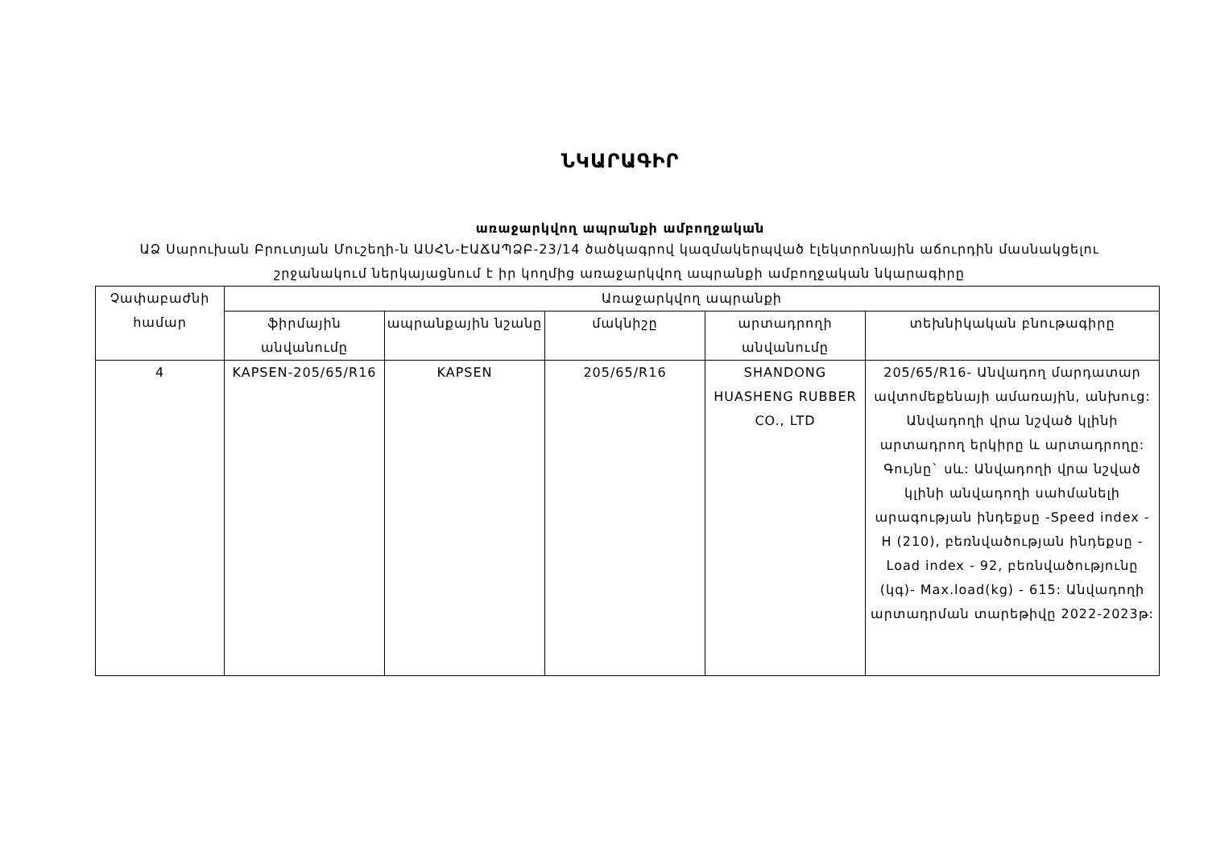ՆԿԱՐԱԳԻՐ
առաջարկվող ապրանքի ամբողջական
ԱՁ Սարուխան Բրուտյան Մուշեղի-ն ԱՍՀՆ-ԷԱՃԱՊՁԲ-23/14 ծածկագրով կազմակերպված էլեկտրոնային աճուրդին մասնակցելու շրջանակում ներկայացնում է իր կողմից առաջարկվող ապրանքի ամբողջական նկարագիրը
| Չափաբաժնի համար | Առաջարկվող ապրանքի | | | | |
| --- | --- | --- | --- | --- | --- |
| | ֆիրմային անվանումը | ապրանքային նշանը | մակնիշը | արտադրողի անվանումը | տեխնիկական բնութագիրը |
| 4 | KAPSEN-205/65/R16 | KAPSEN | 205/65/R16 | SHANDONG HUASHENG RUBBER CO., LTD | 205/65/R16- Անվադող մարդատար ավտոմեքենայի ամառային, անխուց: Անվադողի վրա նշված կլինի արտադրող երկիրը և արտադրողը: Գույնը` սև: Անվադողի վրա նշված կլինի անվադողի սահմանելի արագության ինդեքսը -Speed index - H (210), բեռնվածության ինդեքսը - Load index - 92, բեռնվածությունը (կգ)- Max.load(kg) - 615: Անվադողի արտադրման տարեթիվը 2022-2023թ: |